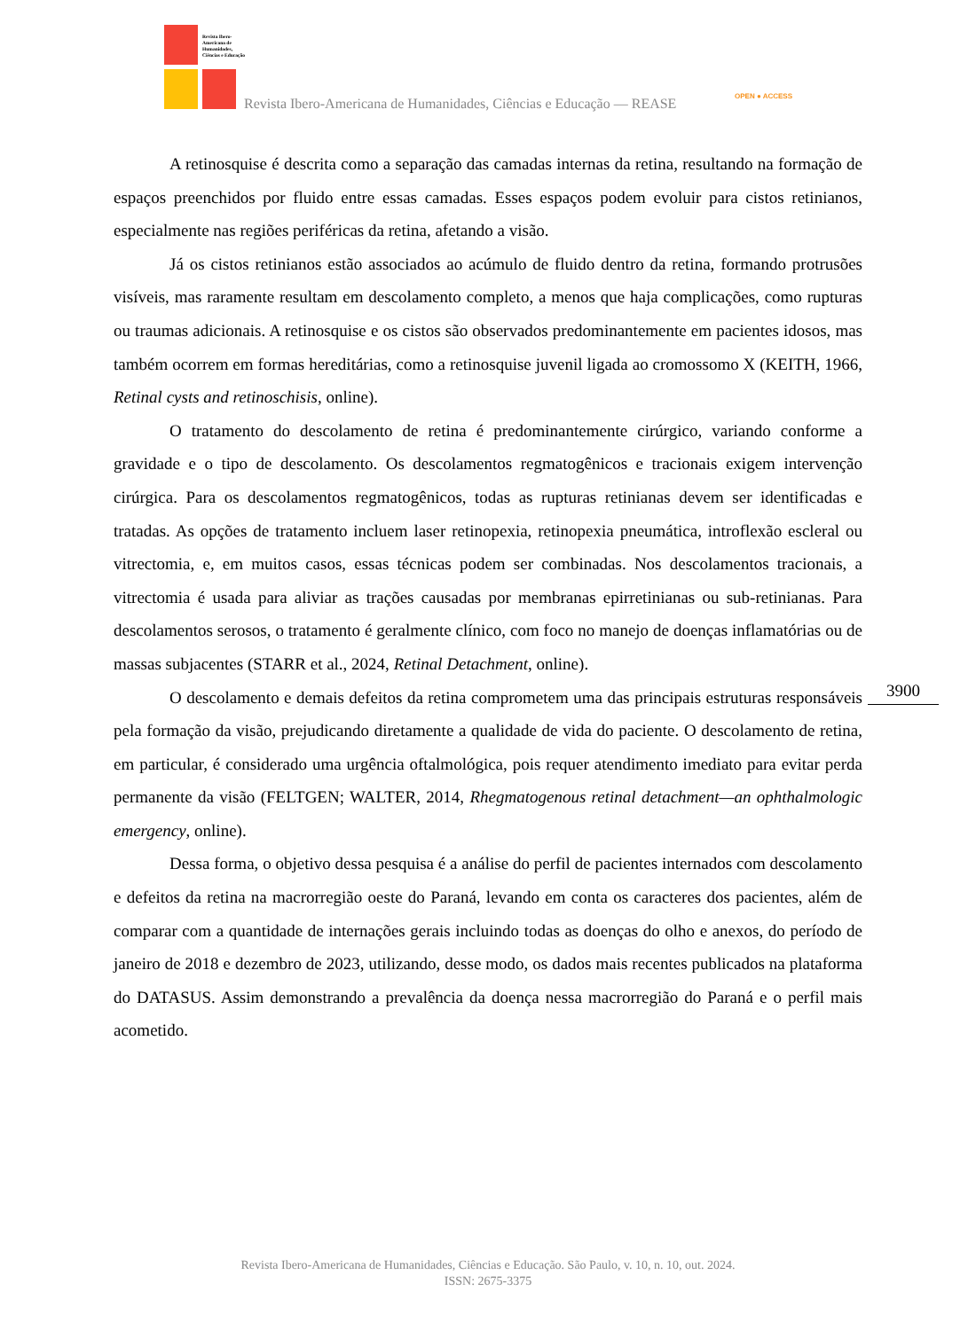Revista Ibero-Americana de Humanidades, Ciências e Educação
Revista Ibero-Americana de Humanidades, Ciências e Educação — REASE
OPEN ● ACCESS
A retinosquise é descrita como a separação das camadas internas da retina, resultando na formação de espaços preenchidos por fluido entre essas camadas. Esses espaços podem evoluir para cistos retinianos, especialmente nas regiões periféricas da retina, afetando a visão.
Já os cistos retinianos estão associados ao acúmulo de fluido dentro da retina, formando protrusões visíveis, mas raramente resultam em descolamento completo, a menos que haja complicações, como rupturas ou traumas adicionais. A retinosquise e os cistos são observados predominantemente em pacientes idosos, mas também ocorrem em formas hereditárias, como a retinosquise juvenil ligada ao cromossomo X (KEITH, 1966, Retinal cysts and retinoschisis, online).
O tratamento do descolamento de retina é predominantemente cirúrgico, variando conforme a gravidade e o tipo de descolamento. Os descolamentos regmatogênicos e tracionais exigem intervenção cirúrgica. Para os descolamentos regmatogênicos, todas as rupturas retinianas devem ser identificadas e tratadas. As opções de tratamento incluem laser retinopexia, retinopexia pneumática, introflexão escleral ou vitrectomia, e, em muitos casos, essas técnicas podem ser combinadas. Nos descolamentos tracionais, a vitrectomia é usada para aliviar as trações causadas por membranas epirretinianas ou sub-retinianas. Para descolamentos serosos, o tratamento é geralmente clínico, com foco no manejo de doenças inflamatórias ou de massas subjacentes (STARR et al., 2024, Retinal Detachment, online).
O descolamento e demais defeitos da retina comprometem uma das principais estruturas responsáveis pela formação da visão, prejudicando diretamente a qualidade de vida do paciente. O descolamento de retina, em particular, é considerado uma urgência oftalmológica, pois requer atendimento imediato para evitar perda permanente da visão (FELTGEN; WALTER, 2014, Rhegmatogenous retinal detachment—an ophthalmologic emergency, online).
Dessa forma, o objetivo dessa pesquisa é a análise do perfil de pacientes internados com descolamento e defeitos da retina na macrorregião oeste do Paraná, levando em conta os caracteres dos pacientes, além de comparar com a quantidade de internações gerais incluindo todas as doenças do olho e anexos, do período de janeiro de 2018 e dezembro de 2023, utilizando, desse modo, os dados mais recentes publicados na plataforma do DATASUS. Assim demonstrando a prevalência da doença nessa macrorregião do Paraná e o perfil mais acometido.
3900
Revista Ibero-Americana de Humanidades, Ciências e Educação. São Paulo, v. 10, n. 10, out. 2024.
ISSN: 2675-3375